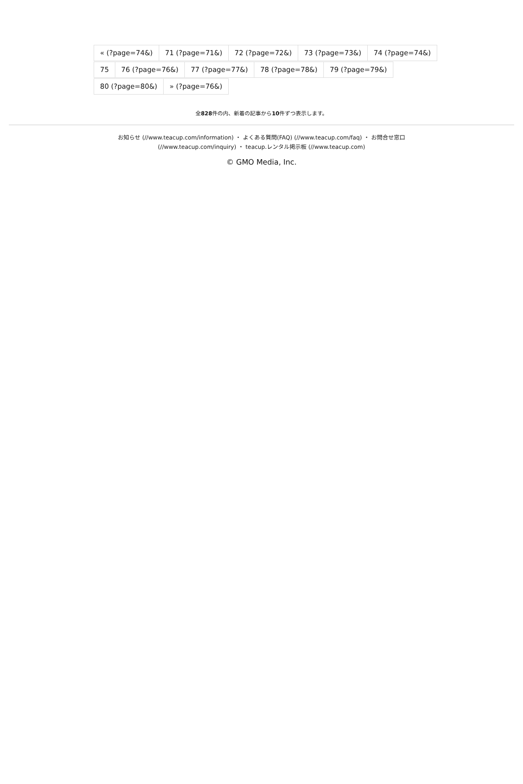« (?page=74&) 71 (?page=71&) 72 (?page=72&) 73 (?page=73&) 74 (?page=74&)
75 76 (?page=76&) 77 (?page=77&) 78 (?page=78&) 79 (?page=79&)
80 (?page=80&) » (?page=76&)
全828件の内、新着の記事から10件ずつ表示します。
お知らせ (//www.teacup.com/information) ・ よくある質問(FAQ) (//www.teacup.com/faq) ・ お問合せ窓口 (//www.teacup.com/inquiry) ・ teacup.レンタル掲示板 (//www.teacup.com)
© GMO Media, Inc.